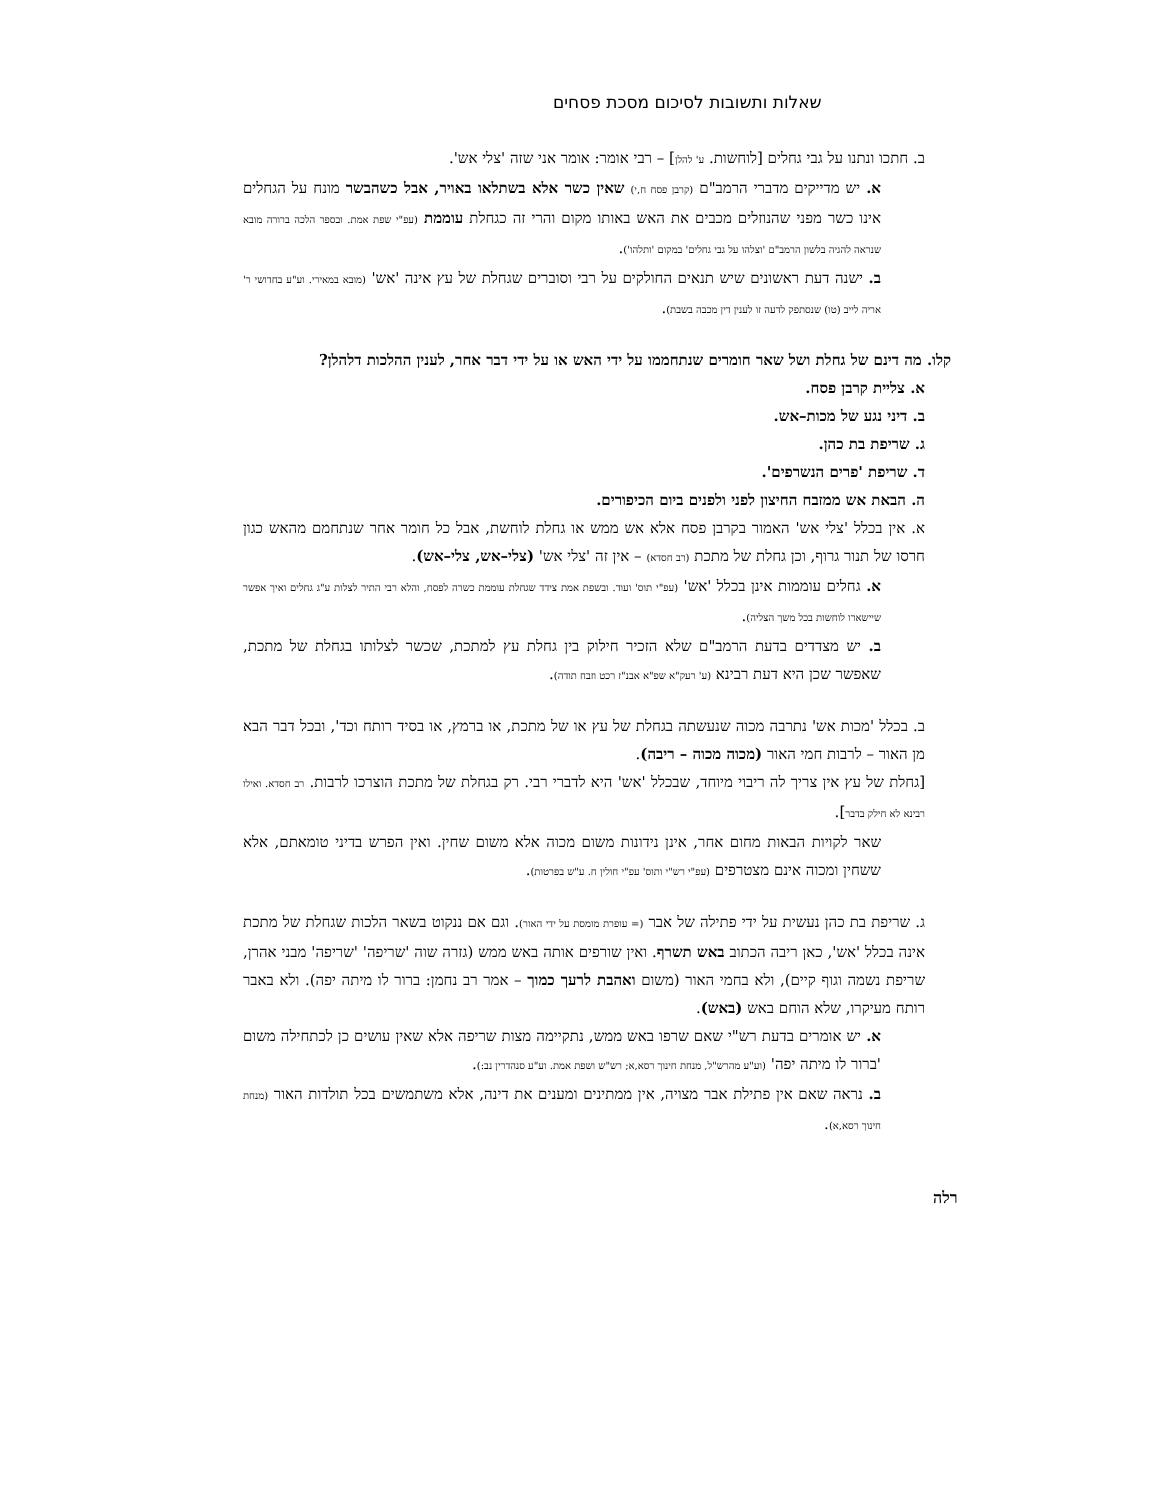שאלות ותשובות לסיכום מסכת פסחים
ב. חתכו ונתנו על גבי גחלים [לוחשות. ע' להלן] – רבי אומר: אומר אני שזה 'צלי אש'.
א. יש מדייקים מדברי הרמב"ם (קרבן פסח ח,י) שאין כשר אלא בשתלאו באויר, אבל כשהבשר מונח על הגחלים אינו כשר מפני שהנוזלים מכבים את האש באותו מקום והרי זה כגחלת עוממת (עפ"י שפת אמת. ובספר הלכה ברורה מובא שנראה להגיה בלשון הרמב"ם 'וצלהו על גבי גחלים' במקום 'ותלהו').
ב. ישנה דעת ראשונים שיש תנאים החולקים על רבי וסוברים שגחלת של עץ אינה 'אש' (מובא במאירי. וע"ע בחדושי ר' אריה לייב (טו) שנסתפק לדעה זו לענין דין מכבה בשבת).
קלו. מה דינם של גחלת ושל שאר חומרים שנתחממו על ידי האש או על ידי דבר אחר, לענין ההלכות דלהלן?
א. צליית קרבן פסח.
ב. דיני נגע של מכות–אש.
ג. שריפת בת כהן.
ד. שריפת 'פרים הנשרפים'.
ה. הבאת אש ממזבח החיצון לפני ולפנים ביום הכיפורים.
א. אין בכלל 'צלי אש' האמור בקרבן פסח אלא אש ממש או גחלת לוחשת, אבל כל חומר אחר שנתחמם מהאש כגון חרסו של תנור גרוף, וכן גחלת של מתכת (רב חסדא) – אין זה 'צלי אש' (צלי–אש, צלי–אש).
א. גחלים עוממות אינן בכלל 'אש' (עפ"י תוס' ועוד. ובשפת אמת צידד שגחלת עוממת כשרה לפסח, והלא רבי התיר לצלות ע"ג גחלים ואיך אפשר שיישארו לוחשות בכל משך הצליה).
ב. יש מצדדים בדעת הרמב"ם שלא הזכיר חילוק בין גחלת עץ למתכת, שכשר לצלותו בגחלת של מתכת, שאפשר שכן היא דעת רבינא (ע' רעק"א שפ"א אבנ"ז רכט וזבח תודה).
ב. בכלל 'מכות אש' נתרבה מכוה שנעשתה בגחלת של עץ או של מתכת, או ברמץ, או בסיד רותח וכד', ובכל דבר הבא מן האור – לרבות חמי האור (מכוה מכוה – ריבה).
[גחלת של עץ אין צריך לה ריבוי מיוחד, שבכלל 'אש' היא לדברי רבי. רק בגחלת של מתכת הוצרכו לרבות. רב חסדא. ואילו רבינא לא חילק בדבר].
שאר לקויות הבאות מחום אחר, אינן נידונות משום מכוה אלא משום שחין. ואין הפרש בדיני טומאתם, אלא ששחין ומכוה אינם מצטרפים (עפ"י רש"י ותוס' עפ"י חולין ח. ע"ש בפרטות).
ג. שריפת בת כהן נעשית על ידי פתילה של אבר (= עופרת מומסת על ידי האור). וגם אם ננקוט בשאר הלכות שגחלת של מתכת אינה בכלל 'אש', כאן ריבה הכתוב באש תשרף. ואין שורפים אותה באש ממש (גזרה שוה 'שריפה' 'שריפה' מבני אהרן, שריפת נשמה וגוף קיים), ולא בחמי האור (משום ואהבת לרעך כמוך – אמר רב נחמן: ברור לו מיתה יפה). ולא באבר רותח מעיקרו, שלא הוחם באש (באש).
א. יש אומרים בדעת רש"י שאם שרפו באש ממש, נתקיימה מצות שריפה אלא שאין עושים כן לכתחילה משום 'ברור לו מיתה יפה' (וע"ע מהרש"ל, מנחת חינוך רסא,א; רש"ש ושפת אמת. וע"ע סנהדרין נב:).
ב. נראה שאם אין פתילת אבר מצויה, אין ממתינים ומענים את דינה, אלא משתמשים בכל תולדות האור (מנחת חינוך רסא,א).
רלה